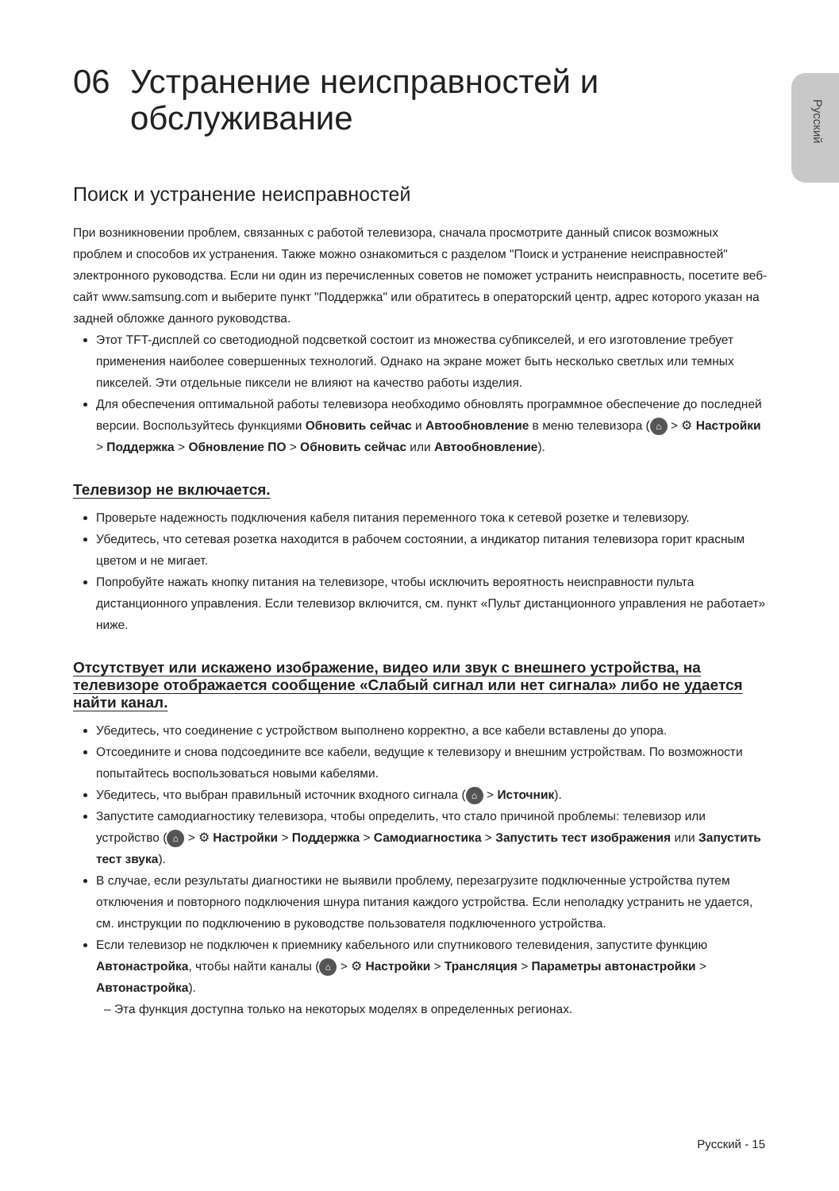Русский
06 Устранение неисправностей и
обслуживание
Поиск и устранение неисправностей
При возникновении проблем, связанных с работой телевизора, сначала просмотрите данный список возможных проблем и способов их устранения. Также можно ознакомиться с разделом "Поиск и устранение неисправностей" электронного руководства. Если ни один из перечисленных советов не поможет устранить неисправность, посетите веб-сайт www.samsung.com и выберите пункт "Поддержка" или обратитесь в операторский центр, адрес которого указан на задней обложке данного руководства.
Этот TFT-дисплей со светодиодной подсветкой состоит из множества субпикселей, и его изготовление требует применения наиболее совершенных технологий. Однако на экране может быть несколько светлых или темных пикселей. Эти отдельные пиксели не влияют на качество работы изделия.
Для обеспечения оптимальной работы телевизора необходимо обновлять программное обеспечение до последней версии. Воспользуйтесь функциями Обновить сейчас и Автообновление в меню телевизора (⌂ > ⚙ Настройки > Поддержка > Обновление ПО > Обновить сейчас или Автообновление).
Телевизор не включается.
Проверьте надежность подключения кабеля питания переменного тока к сетевой розетке и телевизору.
Убедитесь, что сетевая розетка находится в рабочем состоянии, а индикатор питания телевизора горит красным цветом и не мигает.
Попробуйте нажать кнопку питания на телевизоре, чтобы исключить вероятность неисправности пульта дистанционного управления. Если телевизор включится, см. пункт «Пульт дистанционного управления не работает» ниже.
Отсутствует или искажено изображение, видео или звук с внешнего устройства, на телевизоре отображается сообщение «Слабый сигнал или нет сигнала» либо не удается найти канал.
Убедитесь, что соединение с устройством выполнено корректно, а все кабели вставлены до упора.
Отсоедините и снова подсоедините все кабели, ведущие к телевизору и внешним устройствам. По возможности попытайтесь воспользоваться новыми кабелями.
Убедитесь, что выбран правильный источник входного сигнала (⌂ > Источник).
Запустите самодиагностику телевизора, чтобы определить, что стало причиной проблемы: телевизор или устройство (⌂ > ⚙ Настройки > Поддержка > Самодиагностика > Запустить тест изображения или Запустить тест звука).
В случае, если результаты диагностики не выявили проблему, перезагрузите подключенные устройства путем отключения и повторного подключения шнура питания каждого устройства. Если неполадку устранить не удается, см. инструкции по подключению в руководстве пользователя подключенного устройства.
Если телевизор не подключен к приемнику кабельного или спутникового телевидения, запустите функцию Автонастройка, чтобы найти каналы (⌂ > ⚙ Настройки > Трансляция > Параметры автонастройки > Автонастройка).
– Эта функция доступна только на некоторых моделях в определенных регионах.
Русский - 15